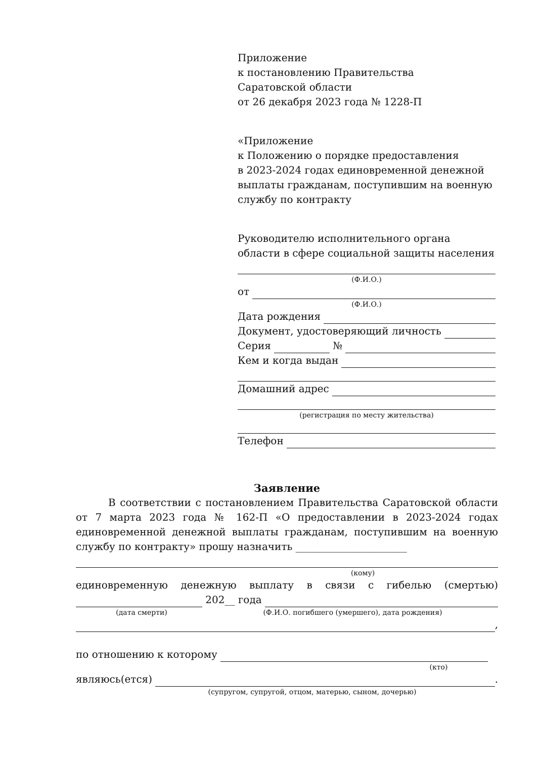Приложение
к постановлению Правительства
Саратовской области
от 26 декабря 2023 года № 1228-П
«Приложение
к Положению о порядке предоставления
в 2023-2024 годах единовременной денежной выплаты гражданам, поступившим на военную службу по контракту
Руководителю исполнительного органа
области в сфере социальной защиты населения
(Ф.И.О.)
от
(Ф.И.О.)
Дата рождения
Документ, удостоверяющий личность
Серия №
Кем и когда выдан
Домашний адрес
(регистрация по месту жительства)
Телефон
Заявление
В соответствии с постановлением Правительства Саратовской области от 7 марта 2023 года № 162-П «О предоставлении в 2023-2024 годах единовременной денежной выплаты гражданам, поступившим на военную службу по контракту» прошу назначить ______________________
(кому)
единовременную денежную выплату в связи с гибелью (смертью)
202__ года
(дата смерти) (Ф.И.О. погибшего (умершего), дата рождения)
,
по отношению к которому
(кто)
являюсь(ется) .
(супругом, супругой, отцом, матерью, сыном, дочерью)